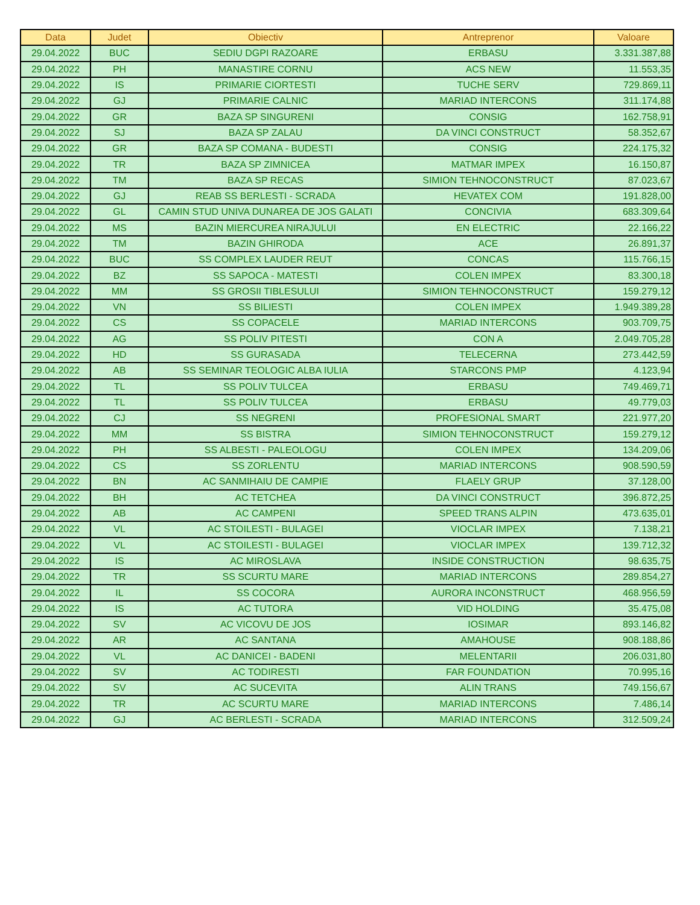| Data | Judet | Obiectiv | Antreprenor | Valoare |
| --- | --- | --- | --- | --- |
| 29.04.2022 | BUC | SEDIU DGPI RAZOARE | ERBASU | 3.331.387,88 |
| 29.04.2022 | PH | MANASTIRE CORNU | ACS NEW | 11.553,35 |
| 29.04.2022 | IS | PRIMARIE CIORTESTI | TUCHE SERV | 729.869,11 |
| 29.04.2022 | GJ | PRIMARIE CALNIC | MARIAD INTERCONS | 311.174,88 |
| 29.04.2022 | GR | BAZA SP SINGURENI | CONSIG | 162.758,91 |
| 29.04.2022 | SJ | BAZA SP ZALAU | DA VINCI CONSTRUCT | 58.352,67 |
| 29.04.2022 | GR | BAZA SP COMANA - BUDESTI | CONSIG | 224.175,32 |
| 29.04.2022 | TR | BAZA SP ZIMNICEA | MATMAR IMPEX | 16.150,87 |
| 29.04.2022 | TM | BAZA SP RECAS | SIMION TEHNOCONSTRUCT | 87.023,67 |
| 29.04.2022 | GJ | REAB SS BERLESTI - SCRADA | HEVATEX COM | 191.828,00 |
| 29.04.2022 | GL | CAMIN STUD UNIVA DUNAREA DE JOS GALATI | CONCIVIA | 683.309,64 |
| 29.04.2022 | MS | BAZIN MIERCUREA NIRAJULUI | EN ELECTRIC | 22.166,22 |
| 29.04.2022 | TM | BAZIN GHIRODA | ACE | 26.891,37 |
| 29.04.2022 | BUC | SS COMPLEX LAUDER REUT | CONCAS | 115.766,15 |
| 29.04.2022 | BZ | SS SAPOCA - MATESTI | COLEN IMPEX | 83.300,18 |
| 29.04.2022 | MM | SS GROSII TIBLESULUI | SIMION TEHNOCONSTRUCT | 159.279,12 |
| 29.04.2022 | VN | SS BILIESTI | COLEN IMPEX | 1.949.389,28 |
| 29.04.2022 | CS | SS COPACELE | MARIAD INTERCONS | 903.709,75 |
| 29.04.2022 | AG | SS POLIV PITESTI | CON A | 2.049.705,28 |
| 29.04.2022 | HD | SS GURASADA | TELECERNA | 273.442,59 |
| 29.04.2022 | AB | SS SEMINAR TEOLOGIC ALBA IULIA | STARCONS PMP | 4.123,94 |
| 29.04.2022 | TL | SS POLIV TULCEA | ERBASU | 749.469,71 |
| 29.04.2022 | TL | SS POLIV TULCEA | ERBASU | 49.779,03 |
| 29.04.2022 | CJ | SS NEGRENI | PROFESIONAL SMART | 221.977,20 |
| 29.04.2022 | MM | SS BISTRA | SIMION TEHNOCONSTRUCT | 159.279,12 |
| 29.04.2022 | PH | SS ALBESTI - PALEOLOGU | COLEN IMPEX | 134.209,06 |
| 29.04.2022 | CS | SS ZORLENTU | MARIAD INTERCONS | 908.590,59 |
| 29.04.2022 | BN | AC SANMIHAIU DE CAMPIE | FLAELY GRUP | 37.128,00 |
| 29.04.2022 | BH | AC TETCHEA | DA VINCI CONSTRUCT | 396.872,25 |
| 29.04.2022 | AB | AC CAMPENI | SPEED TRANS ALPIN | 473.635,01 |
| 29.04.2022 | VL | AC STOILESTI - BULAGEI | VIOCLAR IMPEX | 7.138,21 |
| 29.04.2022 | VL | AC STOILESTI - BULAGEI | VIOCLAR IMPEX | 139.712,32 |
| 29.04.2022 | IS | AC MIROSLAVA | INSIDE CONSTRUCTION | 98.635,75 |
| 29.04.2022 | TR | SS SCURTU MARE | MARIAD INTERCONS | 289.854,27 |
| 29.04.2022 | IL | SS COCORA | AURORA INCONSTRUCT | 468.956,59 |
| 29.04.2022 | IS | AC TUTORA | VID HOLDING | 35.475,08 |
| 29.04.2022 | SV | AC VICOVU DE JOS | IOSIMAR | 893.146,82 |
| 29.04.2022 | AR | AC SANTANA | AMAHOUSE | 908.188,86 |
| 29.04.2022 | VL | AC DANICEI - BADENI | MELENTARII | 206.031,80 |
| 29.04.2022 | SV | AC TODIRESTI | FAR FOUNDATION | 70.995,16 |
| 29.04.2022 | SV | AC SUCEVITA | ALIN TRANS | 749.156,67 |
| 29.04.2022 | TR | AC SCURTU MARE | MARIAD INTERCONS | 7.486,14 |
| 29.04.2022 | GJ | AC BERLESTI - SCRADA | MARIAD INTERCONS | 312.509,24 |